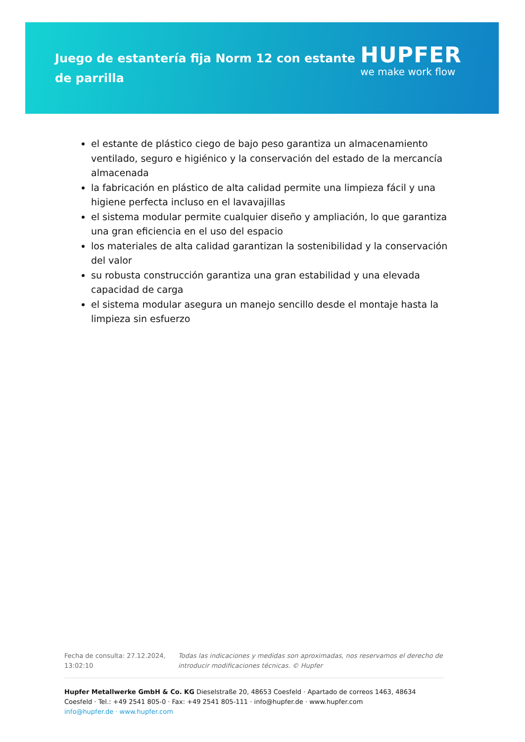Juego de estantería fija Norm 12 con estante de parrilla
HUPFER
we make work flow
el estante de plástico ciego de bajo peso garantiza un almacenamiento ventilado, seguro e higiénico y la conservación del estado de la mercancía almacenada
la fabricación en plástico de alta calidad permite una limpieza fácil y una higiene perfecta incluso en el lavavajillas
el sistema modular permite cualquier diseño y ampliación, lo que garantiza una gran eficiencia en el uso del espacio
los materiales de alta calidad garantizan la sostenibilidad y la conservación del valor
su robusta construcción garantiza una gran estabilidad y una elevada capacidad de carga
el sistema modular asegura un manejo sencillo desde el montaje hasta la limpieza sin esfuerzo
Fecha de consulta: 27.12.2024, 13:02:10
Todas las indicaciones y medidas son aproximadas, nos reservamos el derecho de introducir modificaciones técnicas. © Hupfer
Hupfer Metallwerke GmbH & Co. KG Dieselstraße 20, 48653 Coesfeld · Apartado de correos 1463, 48634 Coesfeld · Tel.: +49 2541 805-0 · Fax: +49 2541 805-111 · info@hupfer.de · www.hupfer.com
info@hupfer.de · www.hupfer.com